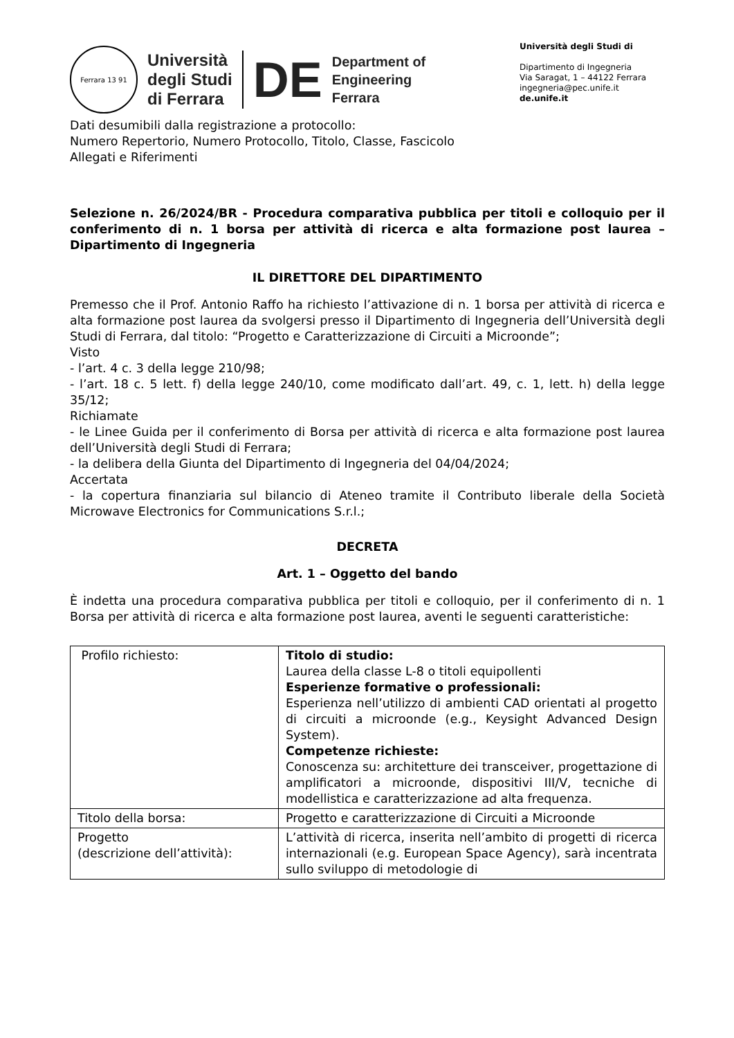Ferrara 13 91
Università
degli Studi
di Ferrara
DE
Department of
Engineering
Ferrara
Università degli Studi di
Dipartimento di Ingegneria
Via Saragat, 1 – 44122 Ferrara
ingegneria@pec.unife.it
de.unife.it
Dati desumibili dalla registrazione a protocollo:
Numero Repertorio, Numero Protocollo, Titolo, Classe, Fascicolo
Allegati e Riferimenti
Selezione n. 26/2024/BR - Procedura comparativa pubblica per titoli e colloquio per il conferimento di n. 1 borsa per attività di ricerca e alta formazione post laurea – Dipartimento di Ingegneria
IL DIRETTORE DEL DIPARTIMENTO
Premesso che il Prof. Antonio Raffo ha richiesto l’attivazione di n. 1 borsa per attività di ricerca e alta formazione post laurea da svolgersi presso il Dipartimento di Ingegneria dell’Università degli Studi di Ferrara, dal titolo: “Progetto e Caratterizzazione di Circuiti a Microonde”;
Visto
- l’art. 4 c. 3 della legge 210/98;
- l’art. 18 c. 5 lett. f) della legge 240/10, come modificato dall’art. 49, c. 1, lett. h) della legge 35/12;
Richiamate
- le Linee Guida per il conferimento di Borsa per attività di ricerca e alta formazione post laurea dell’Università degli Studi di Ferrara;
- la delibera della Giunta del Dipartimento di Ingegneria del 04/04/2024;
Accertata
- la copertura finanziaria sul bilancio di Ateneo tramite il Contributo liberale della Società Microwave Electronics for Communications S.r.l.;
DECRETA
Art. 1 – Oggetto del bando
È indetta una procedura comparativa pubblica per titoli e colloquio, per il conferimento di n. 1 Borsa per attività di ricerca e alta formazione post laurea, aventi le seguenti caratteristiche:
| Profilo richiesto: | Titolo di studio: Laurea della classe L-8 o titoli equipollenti Esperienze formative o professionali: Esperienza nell’utilizzo di ambienti CAD orientati al progetto di circuiti a microonde (e.g., Keysight Advanced Design System). Competenze richieste: Conoscenza su: architetture dei transceiver, progettazione di amplificatori a microonde, dispositivi III/V, tecniche di modellistica e caratterizzazione ad alta frequenza. |
| Titolo della borsa: | Progetto e caratterizzazione di Circuiti a Microonde |
| Progetto (descrizione dell’attività): | L’attività di ricerca, inserita nell’ambito di progetti di ricerca internazionali (e.g. European Space Agency), sarà incentrata sullo sviluppo di metodologie di |